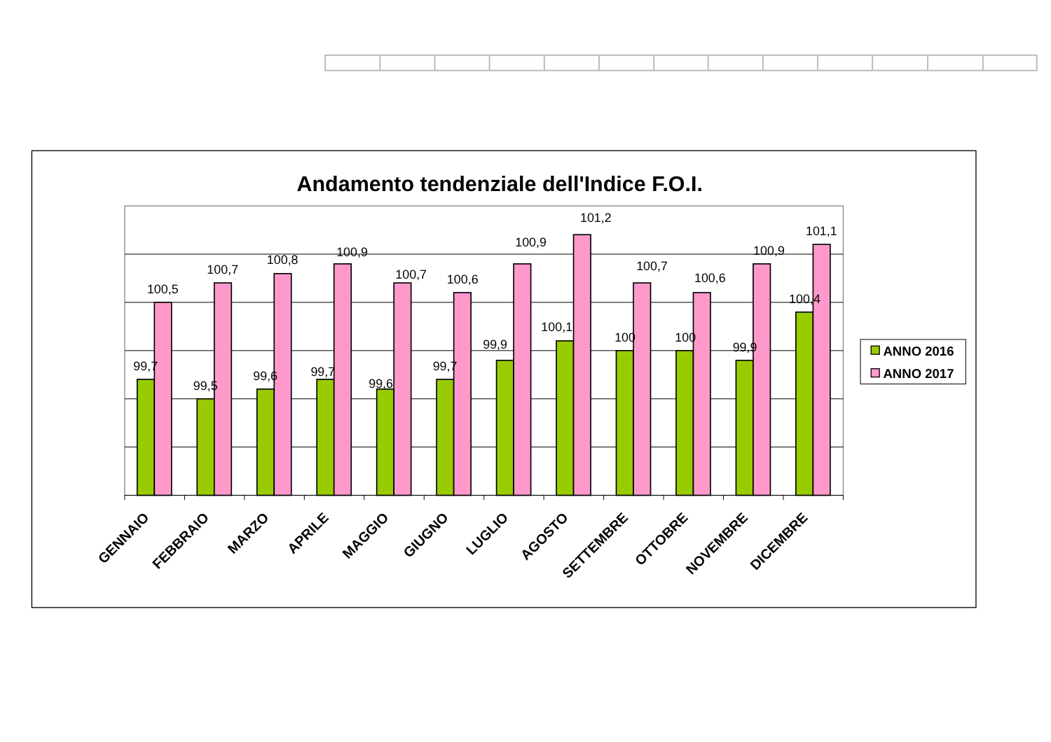Andamento tendenziale dell'Indice F.O.I.
99,7
100,5
99,5
100,7
99,6
100,8
99,7
100,9
99,6
100,7
99,7
100,6
99,9
100,9
100,1
101,2
100
100,7
100
100,6
99,9
100,9
100,4
101,1
GENNAIO
FEBBRAIO
MARZO
APRILE
MAGGIO
GIUGNO
LUGLIO
AGOSTO
SETTEMBRE
OTTOBRE
NOVEMBRE
DICEMBRE
ANNO 2016
ANNO 2017